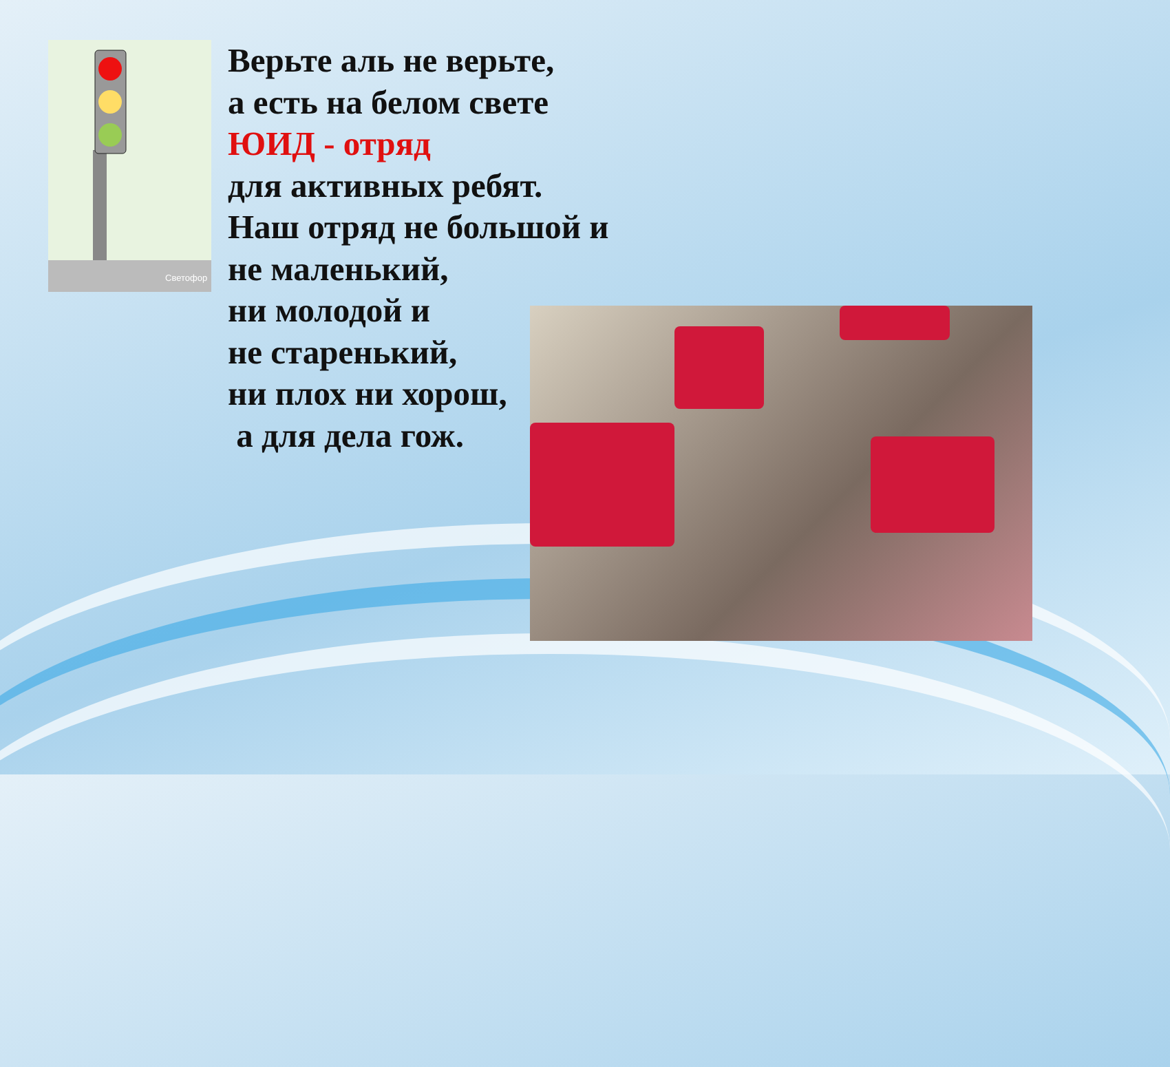Светофор
Верьте аль не верьте,
а есть на белом свете
ЮИД - отряд
для активных ребят.
Наш отряд не большой и
не маленький,
ни молодой и
не старенький,
ни плох ни хорош,
а для дела гож.